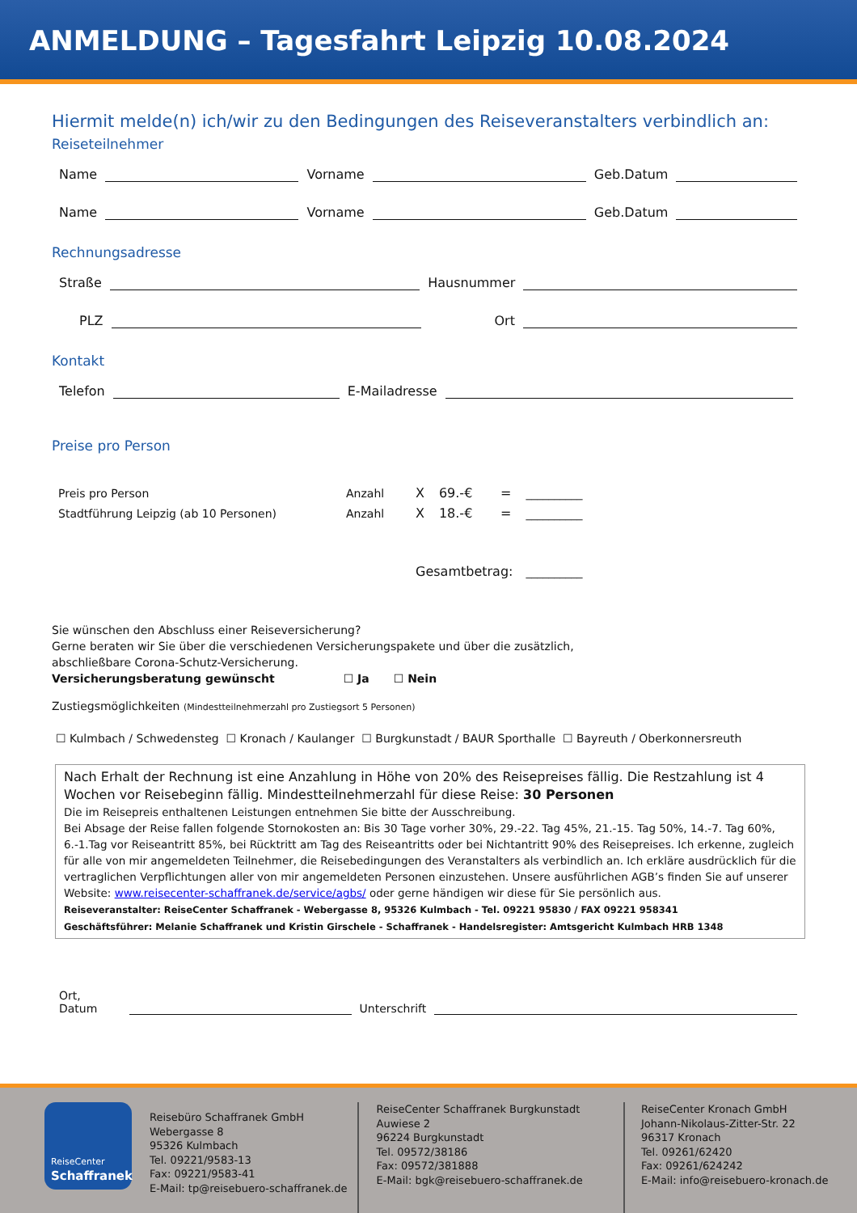ANMELDUNG – Tagesfahrt Leipzig 10.08.2024
Hiermit melde(n) ich/wir zu den Bedingungen des Reiseveranstalters verbindlich an:
Reiseteilnehmer
Name Vorname Geb.Datum
Name Vorname Geb.Datum
Rechnungsadresse
Straße Hausnummer
PLZ Ort
Kontakt
Telefon E-Mailadresse
Preise pro Person
| Preis pro Person | Anzahl | X | 69.-€ | = | __________ |
| Stadtführung Leipzig (ab 10 Personen) | Anzahl | X | 18.-€ | = | __________ |
| | | Gesamtbetrag: | | | __________ |
Sie wünschen den Abschluss einer Reiseversicherung?
Gerne beraten wir Sie über die verschiedenen Versicherungspakete und über die zusätzlich,
abschließbare Corona-Schutz-Versicherung.
Versicherungsberatung gewünscht ☐ Ja ☐ Nein
Zustiegsmöglichkeiten (Mindestteilnehmerzahl pro Zustiegsort 5 Personen)
☐ Kulmbach / Schwedensteg ☐ Kronach / Kaulanger ☐ Burgkunstadt / BAUR Sporthalle ☐ Bayreuth / Oberkonnersreuth
Nach Erhalt der Rechnung ist eine Anzahlung in Höhe von 20% des Reisepreises fällig. Die Restzahlung ist 4 Wochen vor Reisebeginn fällig. Mindestteilnehmerzahl für diese Reise: 30 Personen
Die im Reisepreis enthaltenen Leistungen entnehmen Sie bitte der Ausschreibung.
Bei Absage der Reise fallen folgende Stornokosten an: Bis 30 Tage vorher 30%, 29.-22. Tag 45%, 21.-15. Tag 50%, 14.-7. Tag 60%, 6.-1.Tag vor Reiseantritt 85%, bei Rücktritt am Tag des Reiseantritts oder bei Nichtantritt 90% des Reisepreises. Ich erkenne, zugleich für alle von mir angemeldeten Teilnehmer, die Reisebedingungen des Veranstalters als verbindlich an. Ich erkläre ausdrücklich für die vertraglichen Verpflichtungen aller von mir angemeldeten Personen einzustehen. Unsere ausführlichen AGB’s finden Sie auf unserer Website: www.reisecenter-schaffranek.de/service/agbs/ oder gerne händigen wir diese für Sie persönlich aus.
Reiseveranstalter: ReiseCenter Schaffranek - Webergasse 8, 95326 Kulmbach - Tel. 09221 95830 / FAX 09221 958341
Geschäftsführer: Melanie Schaffranek und Kristin Girschele - Schaffranek - Handelsregister: Amtsgericht Kulmbach HRB 1348
Ort, Datum Unterschrift
ReiseCenter
Schaffranek
Reisebüro Schaffranek GmbH
Webergasse 8
95326 Kulmbach
Tel. 09221/9583-13
Fax: 09221/9583-41
E-Mail: tp@reisebuero-schaffranek.de
ReiseCenter Schaffranek Burgkunstadt
Auwiese 2
96224 Burgkunstadt
Tel. 09572/38186
Fax: 09572/381888
E-Mail: bgk@reisebuero-schaffranek.de
ReiseCenter Kronach GmbH
Johann-Nikolaus-Zitter-Str. 22
96317 Kronach
Tel. 09261/62420
Fax: 09261/624242
E-Mail: info@reisebuero-kronach.de